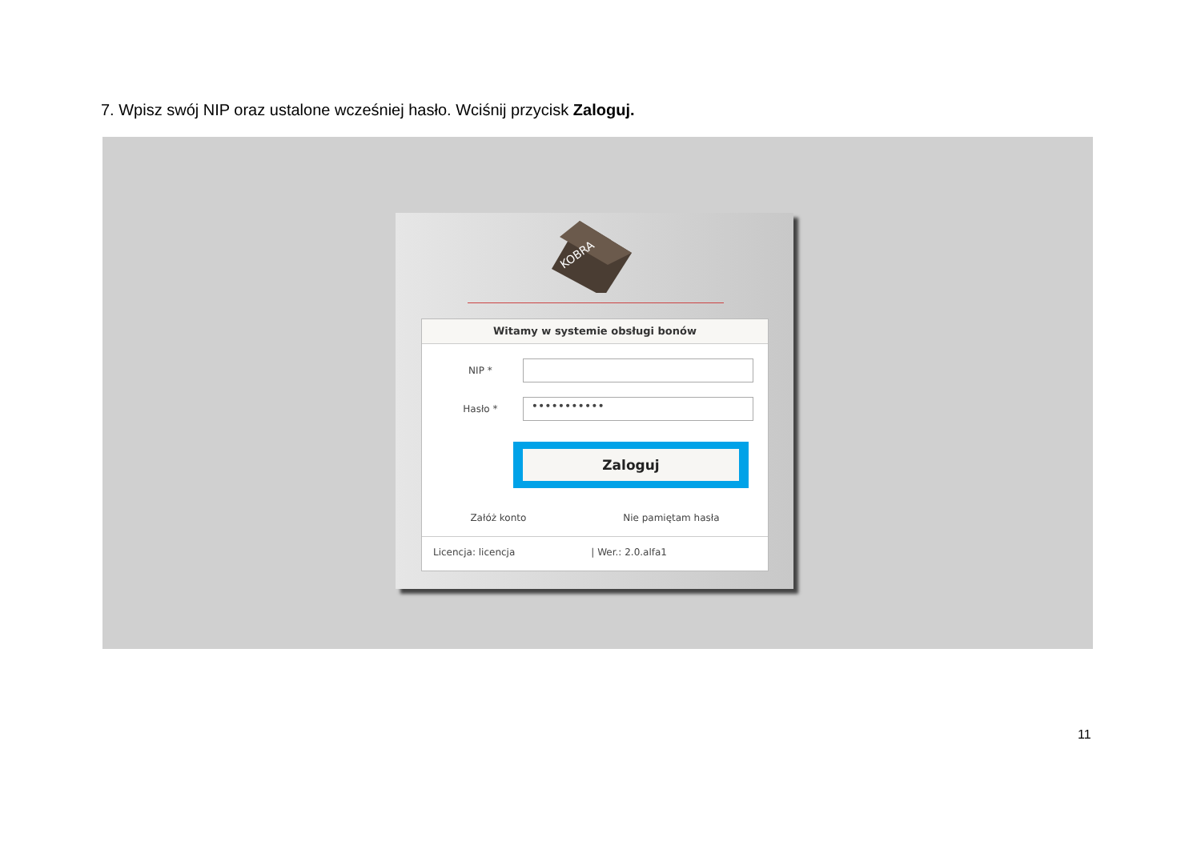7. Wpisz swój NIP oraz ustalone wcześniej hasło. Wciśnij przycisk Zaloguj.
KOBRA
Witamy w systemie obsługi bonów
NIP *
Hasło *
•••••••••••
Zaloguj
Załóż konto Nie pamiętam hasła
Licencja: licencja | Wer.: 2.0.alfa1
11